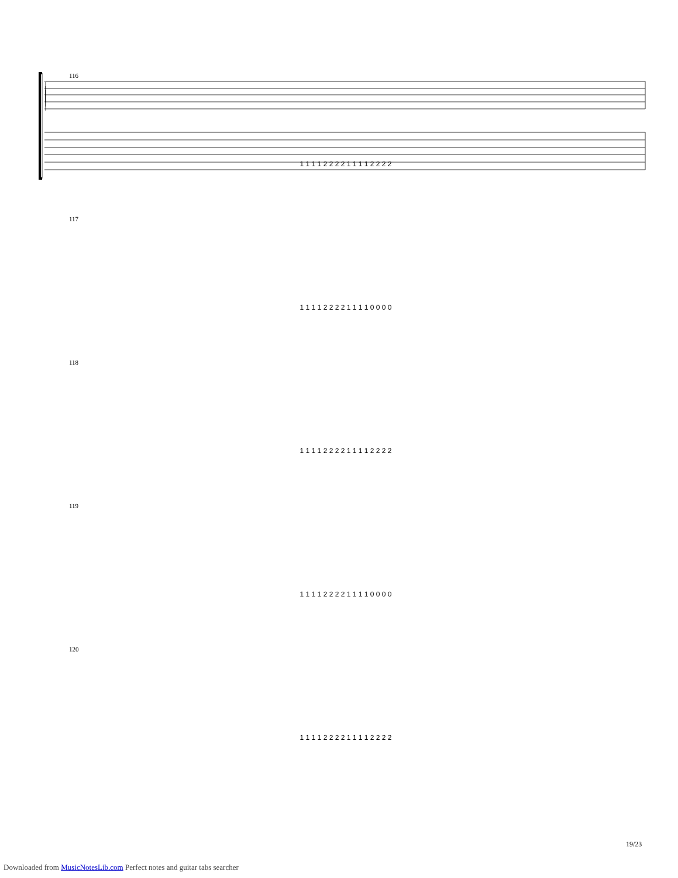116
1 1 1 1 2 2 2 2 1 1 1 1 2 2 2 2
117
1 1 1 1 2 2 2 2 1 1 1 1 0 0 0 0
118
1 1 1 1 2 2 2 2 1 1 1 1 2 2 2 2
119
1 1 1 1 2 2 2 2 1 1 1 1 0 0 0 0
120
1 1 1 1 2 2 2 2 1 1 1 1 2 2 2 2
19/23
Downloaded from MusicNotesLib.com Perfect notes and guitar tabs searcher